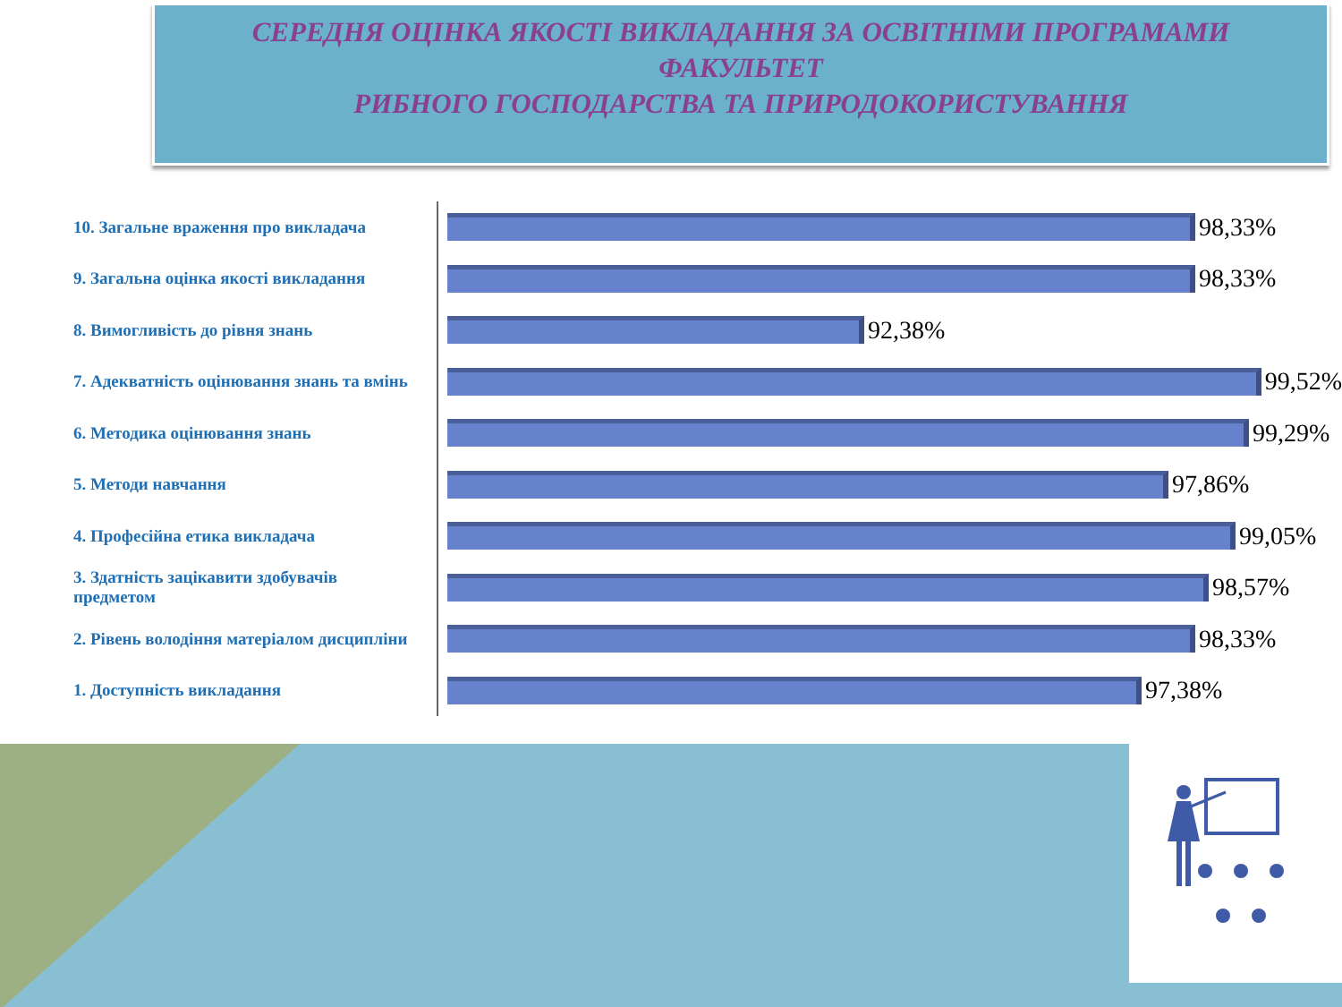СЕРЕДНЯ ОЦІНКА ЯКОСТІ ВИКЛАДАННЯ ЗА ОСВІТНІМИ ПРОГРАМАМИ
ФАКУЛЬТЕТ
РИБНОГО ГОСПОДАРСТВА ТА ПРИРОДОКОРИСТУВАННЯ
10. Загальне враження про викладача
9. Загальна оцінка якості викладання
8. Вимогливість до рівня знань
7. Адекватність оцінювання знань та вмінь
6. Методика оцінювання знань
5. Методи навчання
4. Професійна етика викладача
3. Здатність зацікавити здобувачів предметом
2. Рівень володіння матеріалом дисципліни
1. Доступність викладання
98,33%
98,33%
92,38%
99,52%
99,29%
97,86%
99,05%
98,57%
98,33%
97,38%